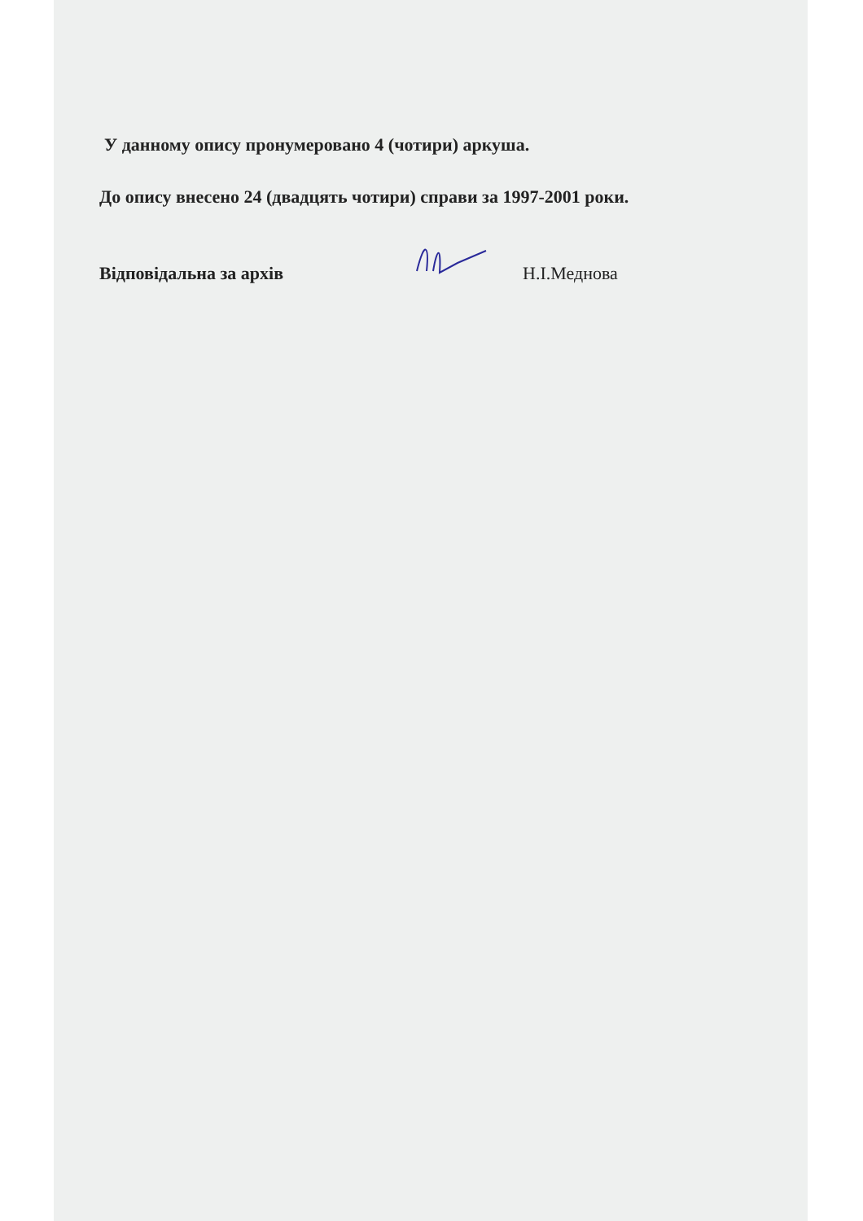У данному опису пронумеровано 4 (чотири) аркуша.
До опису внесено 24 (двадцять чотири) справи за 1997-2001 роки.
Відповідальна за архів Н.І.Меднова